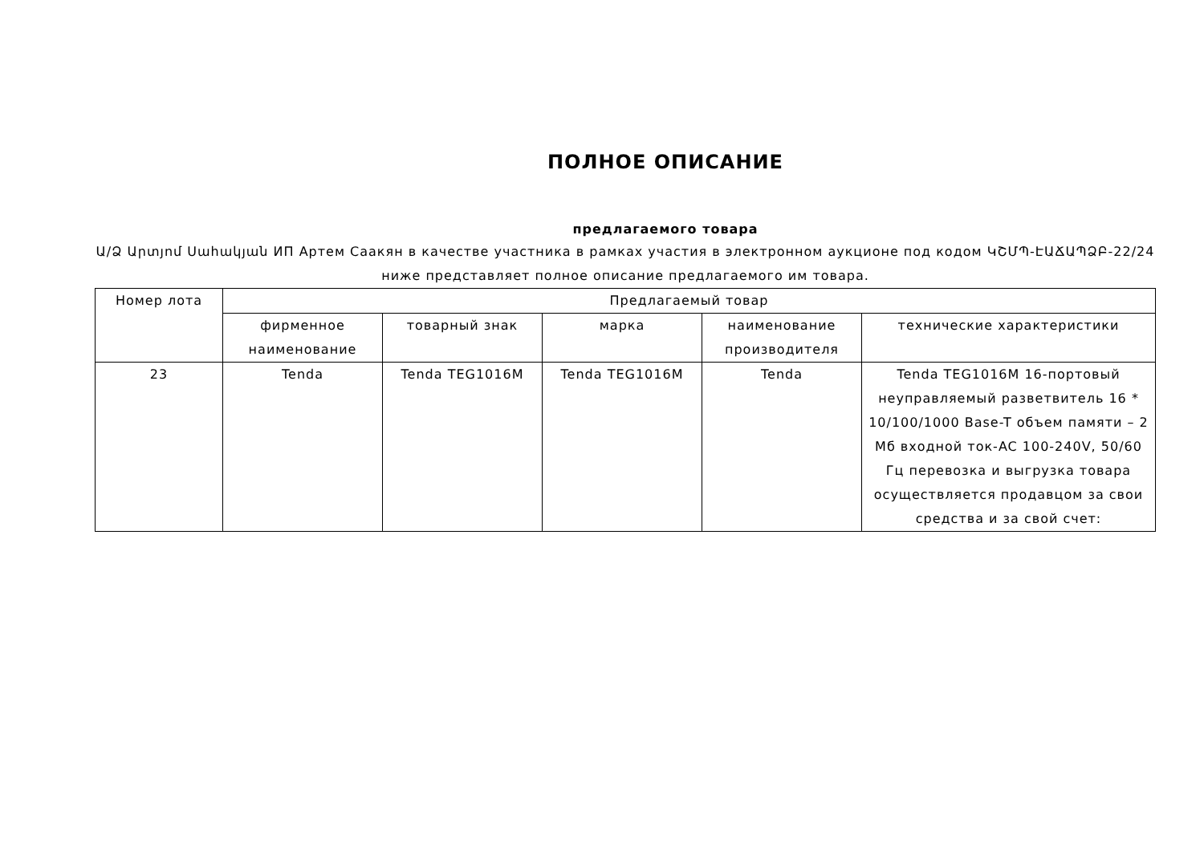ПОЛНОЕ ОПИСАНИЕ
предлагаемого товара
Ա/Ձ Արտյոմ Սահակյան ИП Артем Саакян в качестве участника в рамках участия в электронном аукционе под кодом ԿՇՄՊ-ԷԱՃԱՊՁԲ-22/24 ниже представляет полное описание предлагаемого им товара.
| Номер лота | Предлагаемый товар | | | | |
| --- | --- | --- | --- | --- | --- |
| | фирменное наименование | товарный знак | марка | наименование производителя | технические характеристики |
| 23 | Tenda | Tenda TEG1016M | Tenda TEG1016M | Tenda | Tenda TEG1016M 16-портовый неуправляемый разветвитель 16 * 10/100/1000 Base-T объем памяти – 2 Мб входной ток-AC 100-240V, 50/60 Гц перевозка и выгрузка товара осуществляется продавцом за свои средства и за свой счет: |